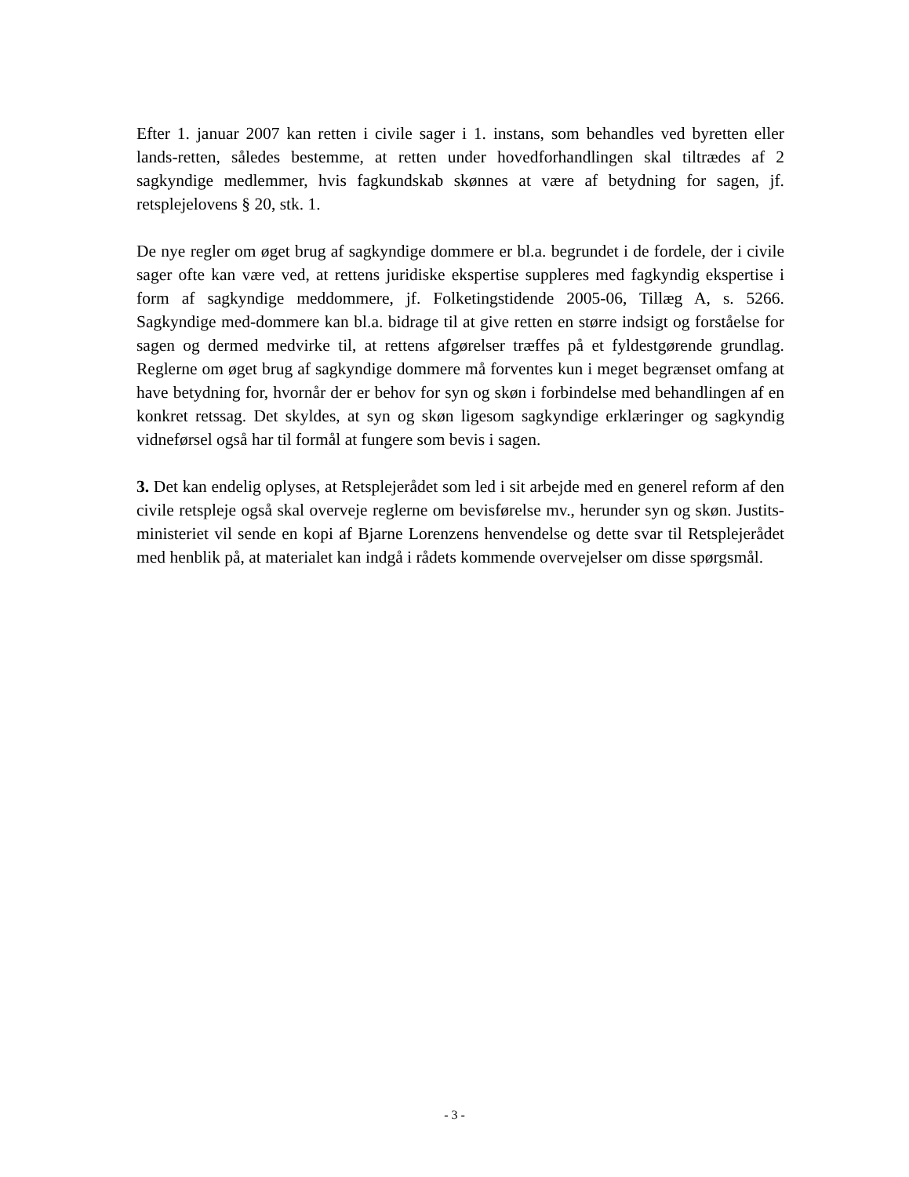Efter 1. januar 2007 kan retten i civile sager i 1. instans, som behandles ved byretten eller lands-retten, således bestemme, at retten under hovedforhandlingen skal tiltrædes af 2 sagkyndige medlemmer, hvis fagkundskab skønnes at være af betydning for sagen, jf. retsplejelovens § 20, stk. 1.
De nye regler om øget brug af sagkyndige dommere er bl.a. begrundet i de fordele, der i civile sager ofte kan være ved, at rettens juridiske ekspertise suppleres med fagkyndig ekspertise i form af sagkyndige meddommere, jf. Folketingstidende 2005-06, Tillæg A, s. 5266. Sagkyndige med-dommere kan bl.a. bidrage til at give retten en større indsigt og forståelse for sagen og dermed medvirke til, at rettens afgørelser træffes på et fyldestgørende grundlag. Reglerne om øget brug af sagkyndige dommere må forventes kun i meget begrænset omfang at have betydning for, hvornår der er behov for syn og skøn i forbindelse med behandlingen af en konkret retssag. Det skyldes, at syn og skøn ligesom sagkyndige erklæringer og sagkyndig vidneførsel også har til formål at fungere som bevis i sagen.
3. Det kan endelig oplyses, at Retsplejerådet som led i sit arbejde med en generel reform af den civile retspleje også skal overveje reglerne om bevisførelse mv., herunder syn og skøn. Justits-ministeriet vil sende en kopi af Bjarne Lorenzens henvendelse og dette svar til Retsplejerådet med henblik på, at materialet kan indgå i rådets kommende overvejelser om disse spørgsmål.
- 3 -